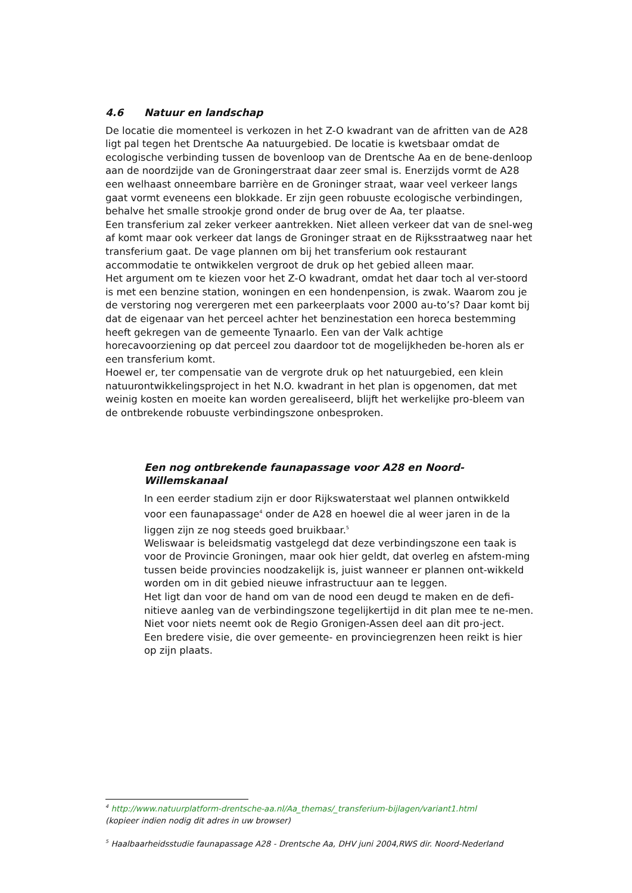4.6 Natuur en landschap
De locatie die momenteel is verkozen in het Z-O kwadrant van de afritten van de A28 ligt pal tegen het Drentsche Aa natuurgebied. De locatie is kwetsbaar omdat de ecologische verbinding tussen de bovenloop van de Drentsche Aa en de bene-denloop aan de noordzijde van de Groningerstraat daar zeer smal is. Enerzijds vormt de A28 een welhaast onneembare barrière en de Groninger straat, waar veel verkeer langs gaat vormt eveneens een blokkade. Er zijn geen robuuste ecologische verbindingen, behalve het smalle strookje grond onder de brug over de Aa, ter plaatse.
Een transferium zal zeker verkeer aantrekken. Niet alleen verkeer dat van de snel-weg af komt maar ook verkeer dat langs de Groninger straat en de Rijksstraatweg naar het transferium gaat. De vage plannen om bij het transferium ook restaurant accommodatie te ontwikkelen vergroot de druk op het gebied alleen maar.
Het argument om te kiezen voor het Z-O kwadrant, omdat het daar toch al ver-stoord is met een benzine station, woningen en een hondenpension, is zwak. Waarom zou je de verstoring nog verergeren met een parkeerplaats voor 2000 au-to’s? Daar komt bij dat de eigenaar van het perceel achter het benzinestation een horeca bestemming heeft gekregen van de gemeente Tynaarlo. Een van der Valk achtige horecavoorziening op dat perceel zou daardoor tot de mogelijkheden be-horen als er een transferium komt.
Hoewel er, ter compensatie van de vergrote druk op het natuurgebied, een klein natuurontwikkelingsproject in het N.O. kwadrant in het plan is opgenomen, dat met weinig kosten en moeite kan worden gerealiseerd, blijft het werkelijke pro-bleem van de ontbrekende robuuste verbindingszone onbesproken.
Een nog ontbrekende faunapassage voor A28 en Noord-Willemskanaal
In een eerder stadium zijn er door Rijkswaterstaat wel plannen ontwikkeld voor een faunapassage<sup>4</sup> onder de A28 en hoewel die al weer jaren in de la liggen zijn ze nog steeds goed bruikbaar.<sup>5</sup>
Weliswaar is beleidsmatig vastgelegd dat deze verbindingszone een taak is voor de Provincie Groningen, maar ook hier geldt, dat overleg en afstem-ming tussen beide provincies noodzakelijk is, juist wanneer er plannen ont-wikkeld worden om in dit gebied nieuwe infrastructuur aan te leggen.
Het ligt dan voor de hand om van de nood een deugd te maken en de defi-nitieve aanleg van de verbindingszone tegelijkertijd in dit plan mee te ne-men. Niet voor niets neemt ook de Regio Gronigen-Assen deel aan dit pro-ject.
Een bredere visie, die over gemeente- en provinciegrenzen heen reikt is hier op zijn plaats.
<sup>4</sup> http://www.natuurplatform-drentsche-aa.nl/Aa_themas/_transferium-bijlagen/variant1.html
(kopieer indien nodig dit adres in uw browser)
<sup>5</sup> Haalbaarheidsstudie faunapassage A28 - Drentsche Aa, DHV juni 2004,RWS dir. Noord-Nederland